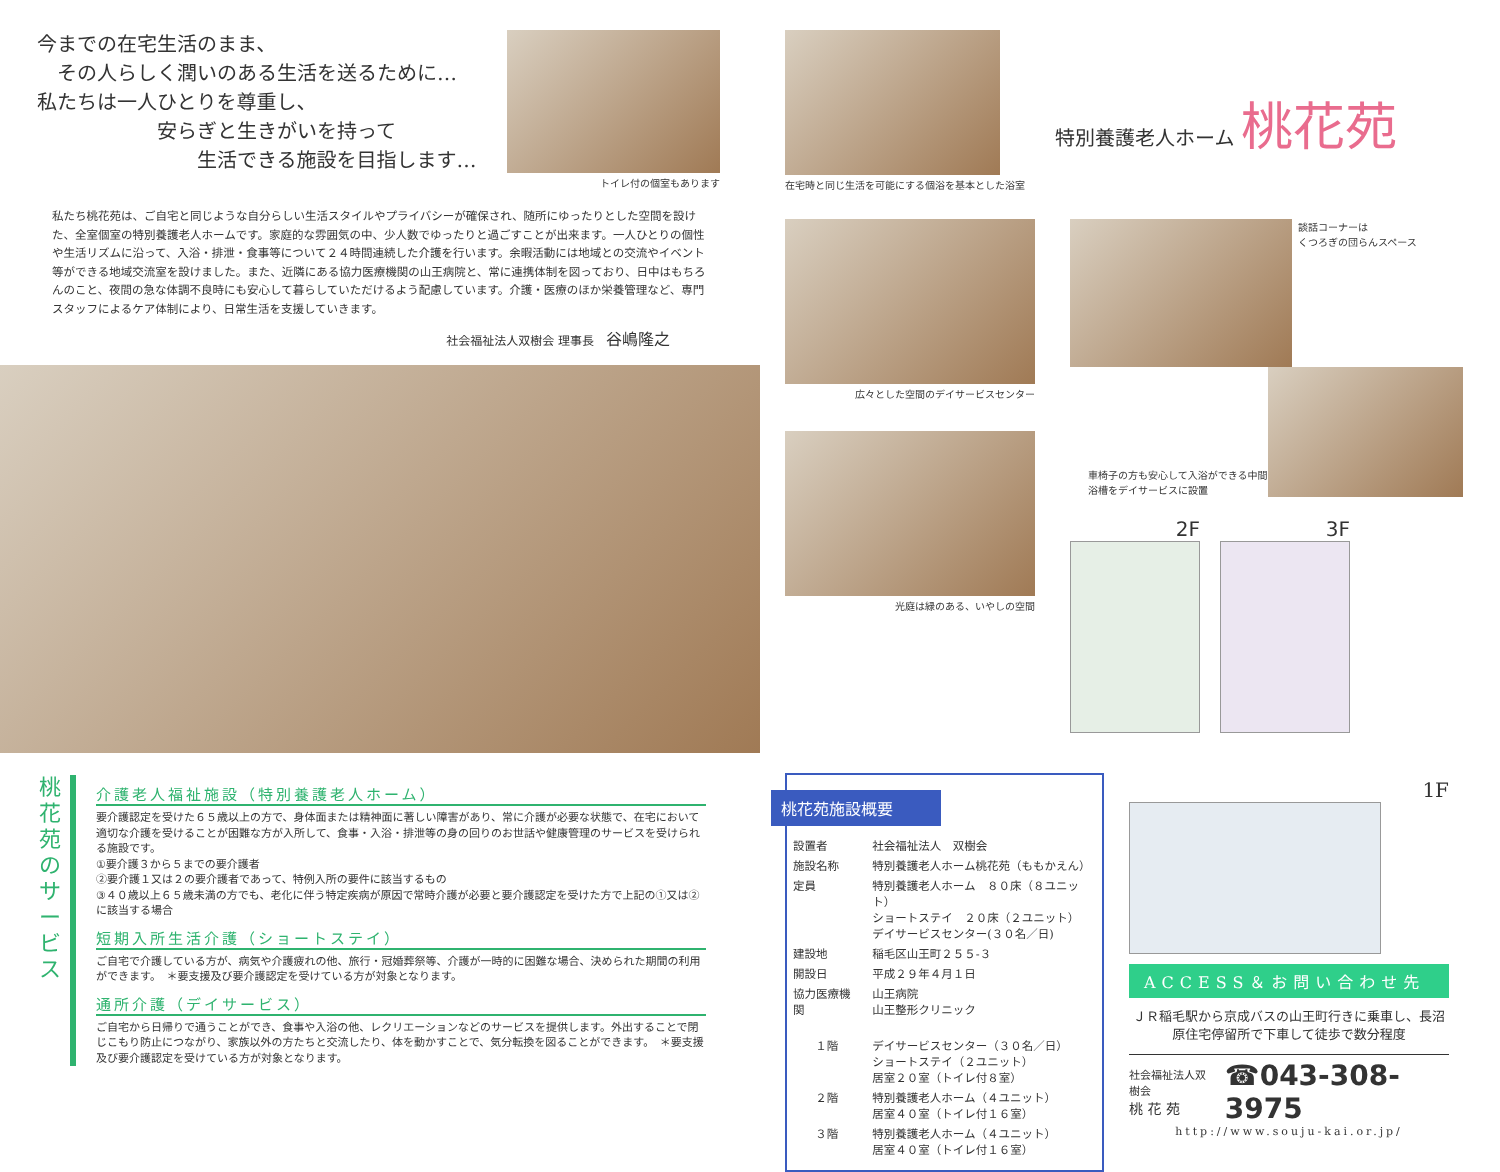今までの在宅生活のまま、
　その人らしく潤いのある生活を送るために…
私たちは一人ひとりを尊重し、
　　　　　　安らぎと生きがいを持って
　　　　　　　　生活できる施設を目指します…
トイレ付の個室もあります
私たち桃花苑は、ご自宅と同じような自分らしい生活スタイルやプライバシーが確保され、随所にゆったりとした空間を設けた、全室個室の特別養護老人ホームです。家庭的な雰囲気の中、少人数でゆったりと過ごすことが出来ます。一人ひとりの個性や生活リズムに沿って、入浴・排泄・食事等について２４時間連続した介護を行います。余暇活動には地域との交流やイベント等ができる地域交流室を設けました。また、近隣にある協力医療機関の山王病院と、常に連携体制を図っており、日中はもちろんのこと、夜間の急な体調不良時にも安心して暮らしていただけるよう配慮しています。介護・医療のほか栄養管理など、専門スタッフによるケア体制により、日常生活を支援していきます。
社会福祉法人双樹会 理事長　谷嶋隆之
桃
花
苑
の
サ
ー
ビ
ス
介護老人福祉施設（特別養護老人ホーム）
要介護認定を受けた６５歳以上の方で、身体面または精神面に著しい障害があり、常に介護が必要な状態で、在宅において適切な介護を受けることが困難な方が入所して、食事・入浴・排泄等の身の回りのお世話や健康管理のサービスを受けられる施設です。
①要介護３から５までの要介護者
②要介護１又は２の要介護者であって、特例入所の要件に該当するもの
③４０歳以上６５歳未満の方でも、老化に伴う特定疾病が原因で常時介護が必要と要介護認定を受けた方で上記の①又は②に該当する場合
短期入所生活介護（ショートステイ）
ご自宅で介護している方が、病気や介護疲れの他、旅行・冠婚葬祭等、介護が一時的に困難な場合、決められた期間の利用ができます。　＊要支援及び要介護認定を受けている方が対象となります。
通所介護（デイサービス）
ご自宅から日帰りで通うことができ、食事や入浴の他、レクリエーションなどのサービスを提供します。外出することで閉じこもり防止につながり、家族以外の方たちと交流したり、体を動かすことで、気分転換を図ることができます。　＊要支援及び要介護認定を受けている方が対象となります。
在宅時と同じ生活を可能にする個浴を基本とした浴室
特別養護老人ホーム 桃花苑
広々とした空間のデイサービスセンター
光庭は緑のある、いやしの空間
談話コーナーは
くつろぎの団らんスペース
車椅子の方も安心して入浴ができる中間浴槽をデイサービスに設置
2F 3F
桃花苑施設概要
| 設置者 | 社会福祉法人 双樹会 |
| 施設名称 | 特別養護老人ホーム桃花苑（ももかえん） |
| 定員 | 特別養護老人ホーム ８０床（８ユニット） ショートステイ ２０床（２ユニット） デイサービスセンター(３０名／日) |
| 建設地 | 稲毛区山王町２５５-３ |
| 開設日 | 平成２９年４月１日 |
| 協力医療機関 | 山王病院 山王整形クリニック |
| １階 | デイサービスセンター（３０名／日） ショートステイ（２ユニット） 居室２０室（トイレ付８室） |
| ２階 | 特別養護老人ホーム（４ユニット） 居室４０室（トイレ付１６室） |
| ３階 | 特別養護老人ホーム（４ユニット） 居室４０室（トイレ付１６室） |
1F
ACCESS＆お問い合わせ先
ＪＲ稲毛駅から京成バスの山王町行きに乗車し、長沼原住宅停留所で下車して徒歩で数分程度
社会福祉法人双樹会
桃 花 苑
☎043-308-3975
http://www.souju-kai.or.jp/